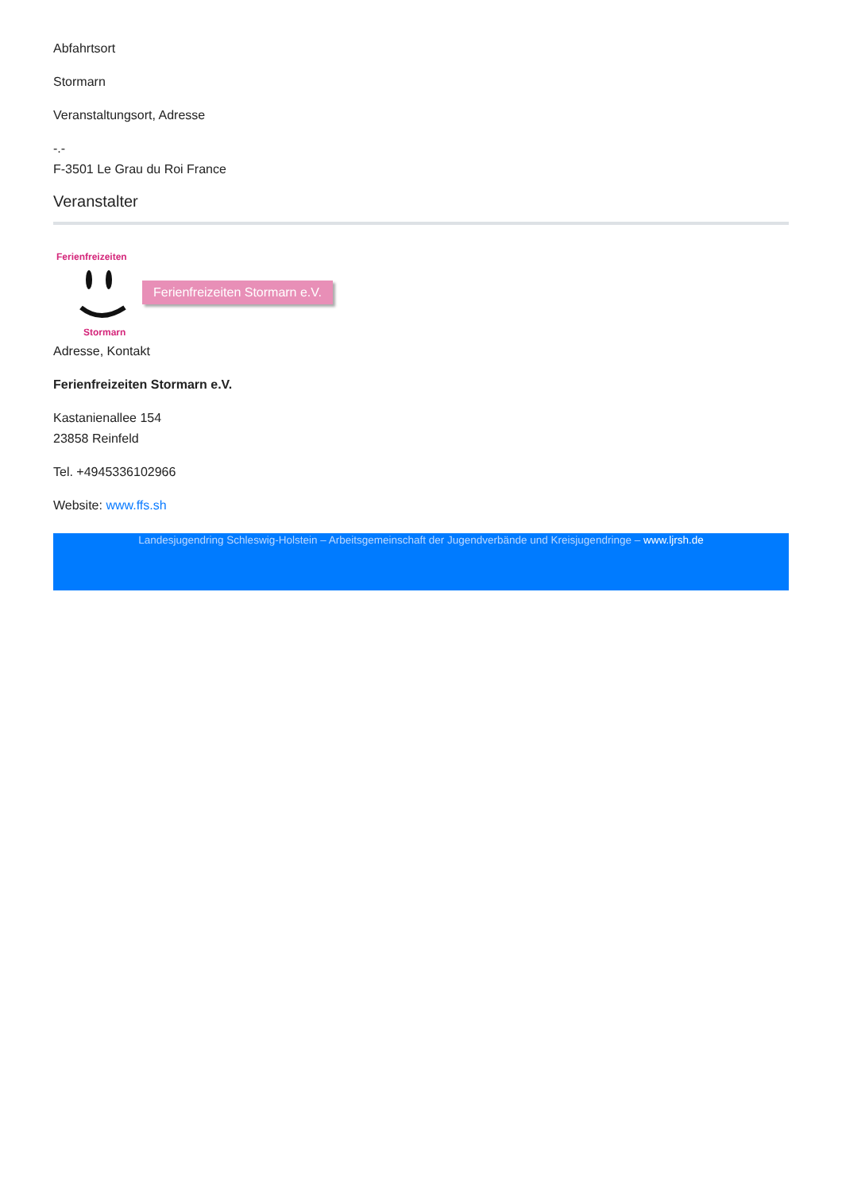Abfahrtsort
Stormarn
Veranstaltungsort, Adresse
-.-
F-3501 Le Grau du Roi France
Veranstalter
Ferienfreizeiten
Stormarn
Ferienfreizeiten Stormarn e.V.
Adresse, Kontakt
Ferienfreizeiten Stormarn e.V.
Kastanienallee 154
23858 Reinfeld
Tel. +4945336102966
Website: www.ffs.sh
Landesjugendring Schleswig-Holstein – Arbeitsgemeinschaft der Jugendverbände und Kreisjugendringe – www.ljrsh.de